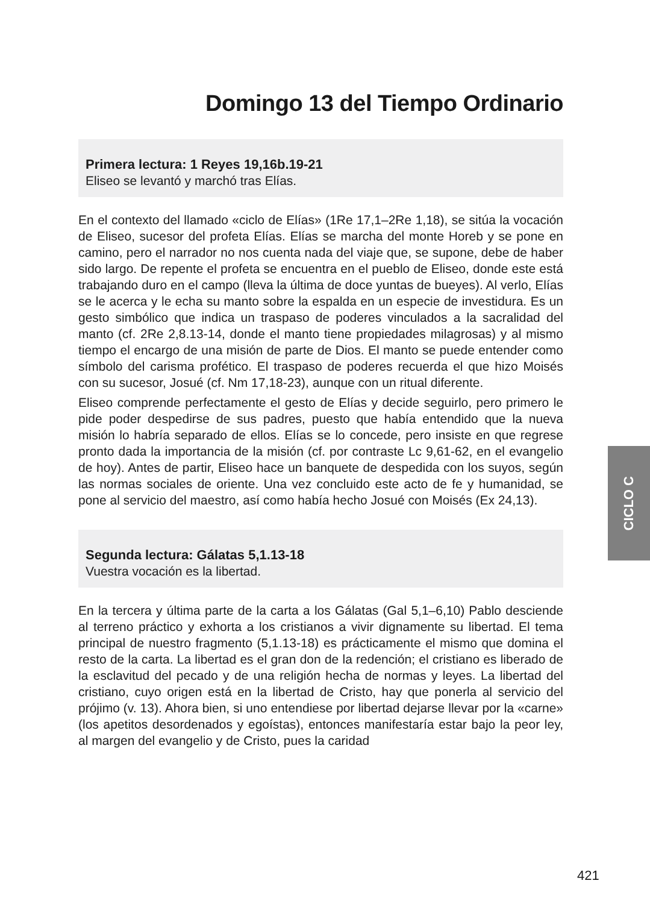Domingo 13 del Tiempo Ordinario
Primera lectura: 1 Reyes 19,16b.19-21
Eliseo se levantó y marchó tras Elías.
En el contexto del llamado «ciclo de Elías» (1Re 17,1–2Re 1,18), se sitúa la vocación de Eliseo, sucesor del profeta Elías. Elías se marcha del monte Horeb y se pone en camino, pero el narrador no nos cuenta nada del viaje que, se supone, debe de haber sido largo. De repente el profeta se encuentra en el pueblo de Eliseo, donde este está trabajando duro en el campo (lleva la última de doce yuntas de bueyes). Al verlo, Elías se le acerca y le echa su manto sobre la espalda en un especie de investidura. Es un gesto simbólico que indica un traspaso de poderes vinculados a la sacralidad del manto (cf. 2Re 2,8.13-14, donde el manto tiene propiedades milagrosas) y al mismo tiempo el encargo de una misión de parte de Dios. El manto se puede entender como símbolo del carisma profético. El traspaso de poderes recuerda el que hizo Moisés con su sucesor, Josué (cf. Nm 17,18-23), aunque con un ritual diferente.
Eliseo comprende perfectamente el gesto de Elías y decide seguirlo, pero primero le pide poder despedirse de sus padres, puesto que había entendido que la nueva misión lo habría separado de ellos. Elías se lo concede, pero insiste en que regrese pronto dada la importancia de la misión (cf. por contraste Lc 9,61-62, en el evangelio de hoy). Antes de partir, Eliseo hace un banquete de despedida con los suyos, según las normas sociales de oriente. Una vez concluido este acto de fe y humanidad, se pone al servicio del maestro, así como había hecho Josué con Moisés (Ex 24,13).
Segunda lectura: Gálatas 5,1.13-18
Vuestra vocación es la libertad.
En la tercera y última parte de la carta a los Gálatas (Gal 5,1–6,10) Pablo desciende al terreno práctico y exhorta a los cristianos a vivir dignamente su libertad. El tema principal de nuestro fragmento (5,1.13-18) es prácticamente el mismo que domina el resto de la carta. La libertad es el gran don de la redención; el cristiano es liberado de la esclavitud del pecado y de una religión hecha de normas y leyes. La libertad del cristiano, cuyo origen está en la libertad de Cristo, hay que ponerla al servicio del prójimo (v. 13). Ahora bien, si uno entendiese por libertad dejarse llevar por la «carne» (los apetitos desordenados y egoístas), entonces manifestaría estar bajo la peor ley, al margen del evangelio y de Cristo, pues la caridad
CICLO C
421